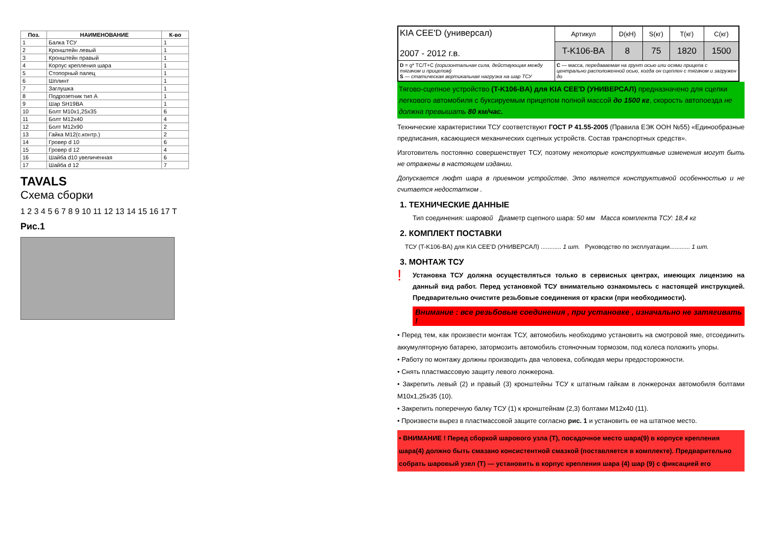| Поз. | НАИМЕНОВАНИЕ | К-во |
| --- | --- | --- |
| 1 | Балка ТСУ | 1 |
| 2 | Кронштейн левый | 1 |
| 3 | Кронштейн правый | 1 |
| 4 | Корпус крепления шара | 1 |
| 5 | Стопорный палец | 1 |
| 6 | Шплинт | 1 |
| 7 | Заглушка | 1 |
| 8 | Подрозетник тип А | 1 |
| 9 | Шар SH19BA | 1 |
| 10 | Болт М10х1,25х35 | 6 |
| 11 | Болт М12х40 | 4 |
| 12 | Болт М12х90 | 2 |
| 13 | Гайка М12(с.контр.) | 2 |
| 14 | Гровер d 10 | 6 |
| 15 | Гровер d 12 | 4 |
| 16 | Шайба d10 увеличенная | 6 |
| 17 | Шайба d 12 | 7 |
TAVALS
Схема сборки
1 2 3 4 5 6 7 8 9 10 11 12 13 14 15 16 17 Т
Рис.1
| KIA CEE'D (универсал) 2007 - 2012 г.в. | Артикул | D(кН) | S(кг) | T(кг) | C(кг) |
| | T-K106-BA | 8 | 75 | 1820 | 1500 |
| D = g* ТС/Т+С (горизонтальная сила, действующая между тягачом и прицепом) S — статическая вертикальная нагрузка на шар ТСУ | C — масса, передаваемая на грунт осью или осями прицепа с центрально расположенной осью, когда он сцеплен с тягачом и загружен до | | | | |
Тягово-сцепное устройство (T-K106-BA) для KIA CEE'D (УНИВЕРСАЛ) предназначено для сцепки легкового автомобиля с буксируемым прицепом полной массой до 1500 кг, скорость автопоезда не должна превышать 80 км/час.
Технические характеристики ТСУ соответствуют ГОСТ Р 41.55-2005 (Правила ЕЭК ООН №55) «Единообразные предписания, касающиеся механических сцепных устройств. Состав транспортных средств».
Изготовитель постоянно совершенствует ТСУ, поэтому некоторые конструктивные изменения могут быть не отражены в настоящем издании.
Допускается люфт шара в приемном устройстве. Это является конструктивной особенностью и не считается недостатком .
1. ТЕХНИЧЕСКИЕ ДАННЫЕ
Тип соединения: шаровой Диаметр сцепного шара: 50 мм Масса комплекта ТСУ: 18,4 кг
2. КОМПЛЕКТ ПОСТАВКИ
ТСУ (T-K106-BA) для KIA CEE'D (УНИВЕРСАЛ) ............ 1 шт. Руководство по эксплуатации............ 1 шт.
3. МОНТАЖ ТСУ
! Установка ТСУ должна осуществляться только в сервисных центрах, имеющих лицензию на данный вид работ. Перед установкой ТСУ внимательно ознакомьтесь с настоящей инструкцией. Предварительно очистите резьбовые соединения от краски (при необходимости).
Внимание : все резьбовые соединения , при установке , изначально не затягивать !
• Перед тем, как произвести монтаж ТСУ, автомобиль необходимо установить на смотровой яме, отсоединить аккумуляторную батарею, затормозить автомобиль стояночным тормозом, под колеса положить упоры.
• Работу по монтажу должны производить два человека, соблюдая меры предосторожности.
• Снять пластмассовую защиту левого лонжерона.
• Закрепить левый (2) и правый (3) кронштейны ТСУ к штатным гайкам в лонжеронах автомобиля болтами М10х1,25х35 (10).
• Закрепить поперечную балку ТСУ (1) к кронштейнам (2,3) болтами М12х40 (11).
• Произвести вырез в пластмассовой защите согласно рис. 1 и установить ее на штатное место.
• ВНИМАНИЕ ! Перед сборкой шарового узла (Т), посадочное место шара(9) в корпусе крепления шара(4) должно быть смазано консистентной смазкой (поставляется в комплекте). Предварительно собрать шаровый узел (Т) — установить в корпус крепления шара (4) шар (9) с фиксацией его